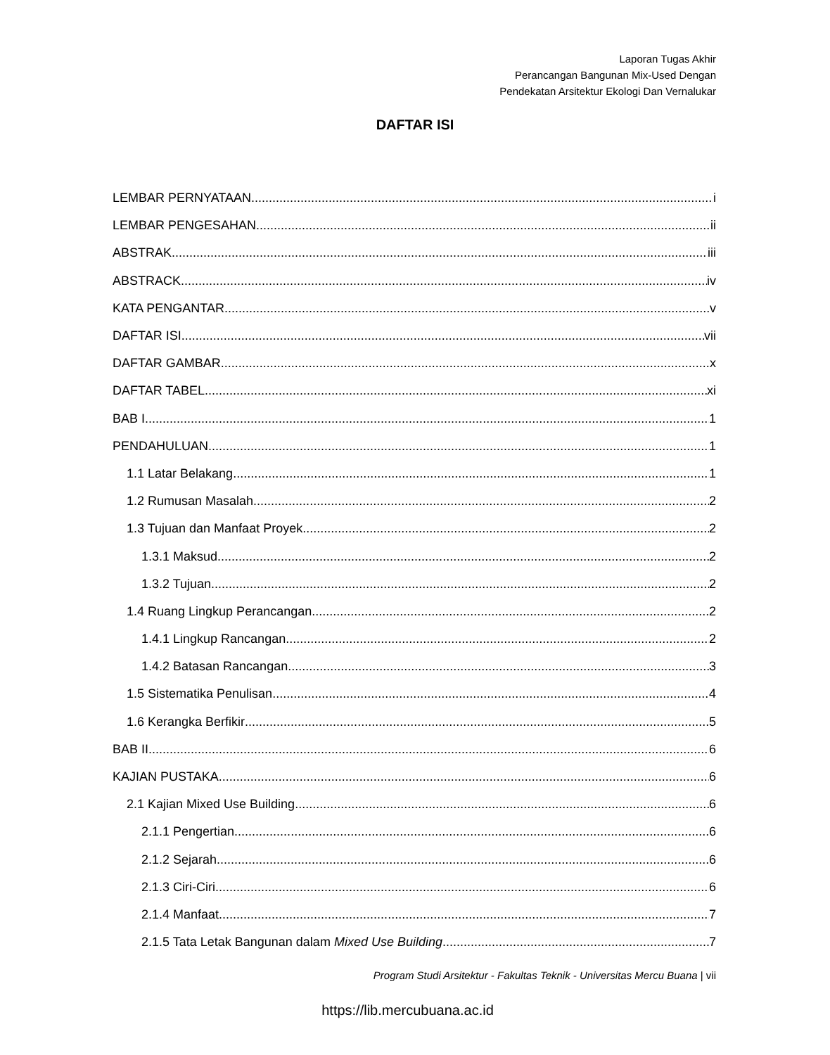Laporan Tugas Akhir
Perancangan Bangunan Mix-Used Dengan
Pendekatan Arsitektur Ekologi Dan Vernalukar
DAFTAR ISI
LEMBAR PERNYATAAN i
LEMBAR PENGESAHAN ii
ABSTRAK iii
ABSTRACK iv
KATA PENGANTAR v
DAFTAR ISI vii
DAFTAR GAMBAR x
DAFTAR TABEL xi
BAB I 1
PENDAHULUAN 1
1.1 Latar Belakang 1
1.2 Rumusan Masalah 2
1.3 Tujuan dan Manfaat Proyek 2
1.3.1 Maksud 2
1.3.2 Tujuan 2
1.4 Ruang Lingkup Perancangan 2
1.4.1 Lingkup Rancangan 2
1.4.2 Batasan Rancangan 3
1.5 Sistematika Penulisan 4
1.6 Kerangka Berfikir 5
BAB II 6
KAJIAN PUSTAKA 6
2.1 Kajian Mixed Use Building 6
2.1.1 Pengertian 6
2.1.2 Sejarah 6
2.1.3 Ciri-Ciri 6
2.1.4 Manfaat 7
2.1.5 Tata Letak Bangunan dalam Mixed Use Building 7
Program Studi Arsitektur - Fakultas Teknik - Universitas Mercu Buana | vii
https://lib.mercubuana.ac.id